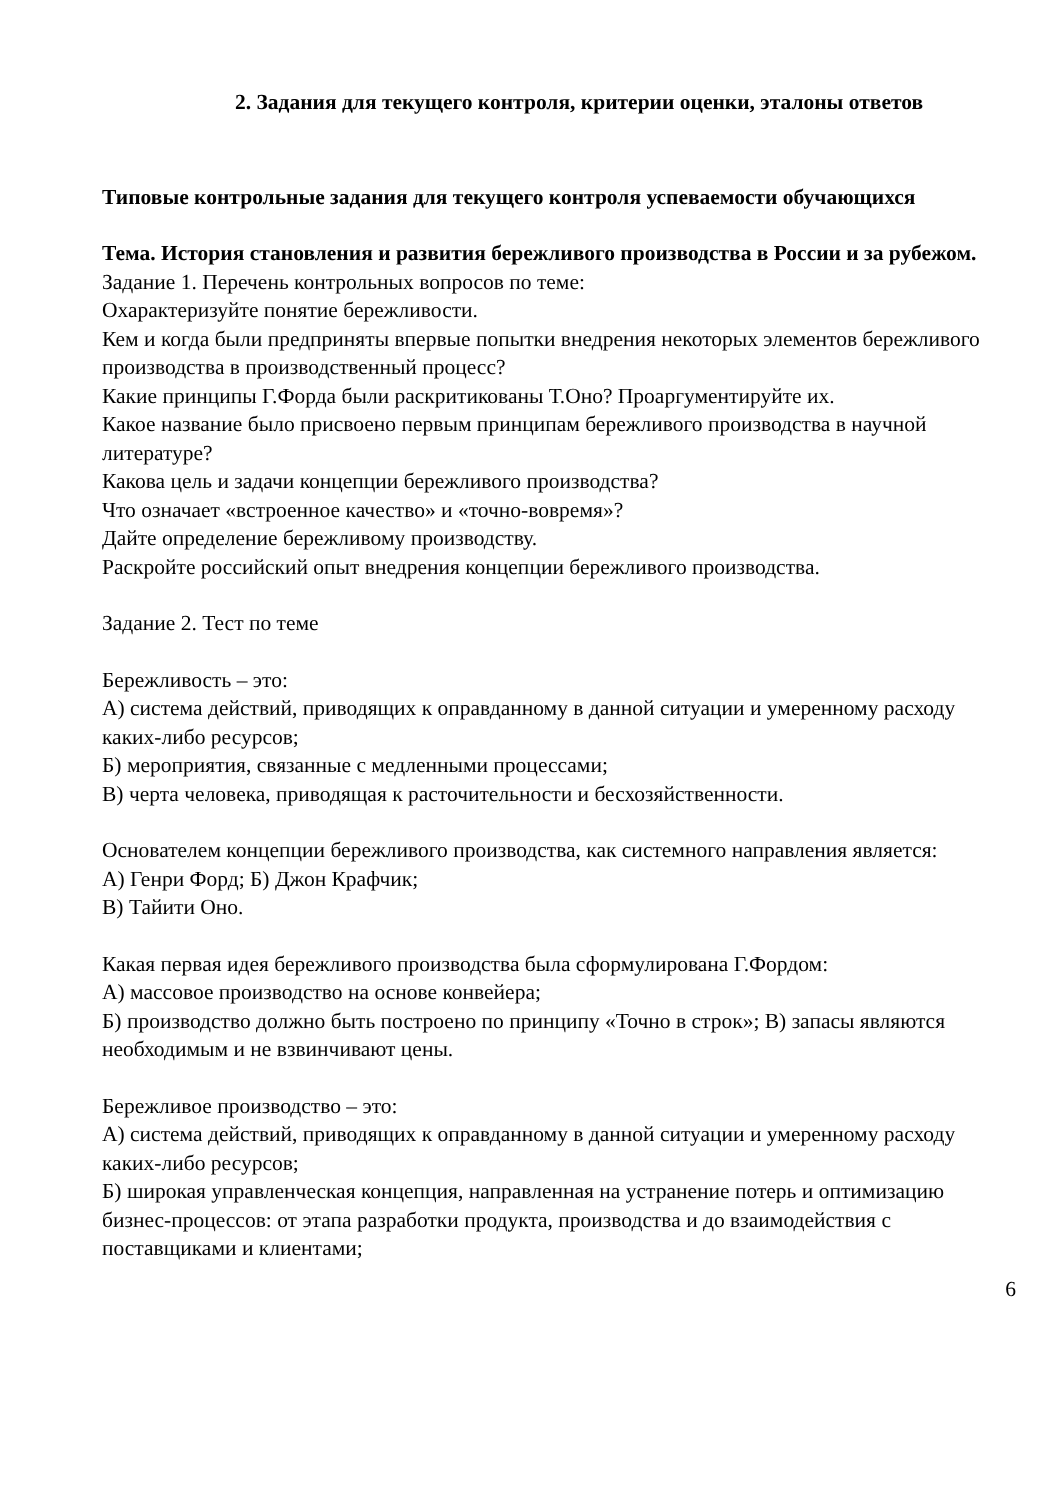2. Задания для текущего контроля, критерии оценки, эталоны ответов
Типовые контрольные задания для текущего контроля успеваемости обучающихся
Тема. История становления и развития бережливого производства в России и за рубежом.
Задание 1. Перечень контрольных вопросов по теме:
Охарактеризуйте понятие бережливости.
Кем и когда были предприняты впервые попытки внедрения некоторых элементов бережливого производства в производственный процесс?
Какие принципы Г.Форда были раскритикованы Т.Оно? Проаргументируйте их.
Какое название было присвоено первым принципам бережливого производства в научной литературе?
Какова цель и задачи концепции бережливого производства?
Что означает «встроенное качество» и «точно-вовремя»?
Дайте определение бережливому производству.
Раскройте российский опыт внедрения концепции бережливого производства.
Задание 2. Тест по теме
Бережливость – это:
А) система действий, приводящих к оправданному в данной ситуации и умеренному расходу каких-либо ресурсов;
Б) мероприятия, связанные с медленными процессами;
В) черта человека, приводящая к расточительности и бесхозяйственности.
Основателем концепции бережливого производства, как системного направления является:
А) Генри Форд; Б) Джон Крафчик;
В) Тайити Оно.
Какая первая идея бережливого производства была сформулирована Г.Фордом:
А) массовое производство на основе конвейера;
Б) производство должно быть построено по принципу «Точно в строк»; В) запасы являются необходимым и не взвинчивают цены.
Бережливое производство – это:
А) система действий, приводящих к оправданному в данной ситуации и умеренному расходу каких-либо ресурсов;
Б) широкая управленческая концепция, направленная на устранение потерь и оптимизацию бизнес-процессов: от этапа разработки продукта, производства и до взаимодействия с поставщиками и клиентами;
6